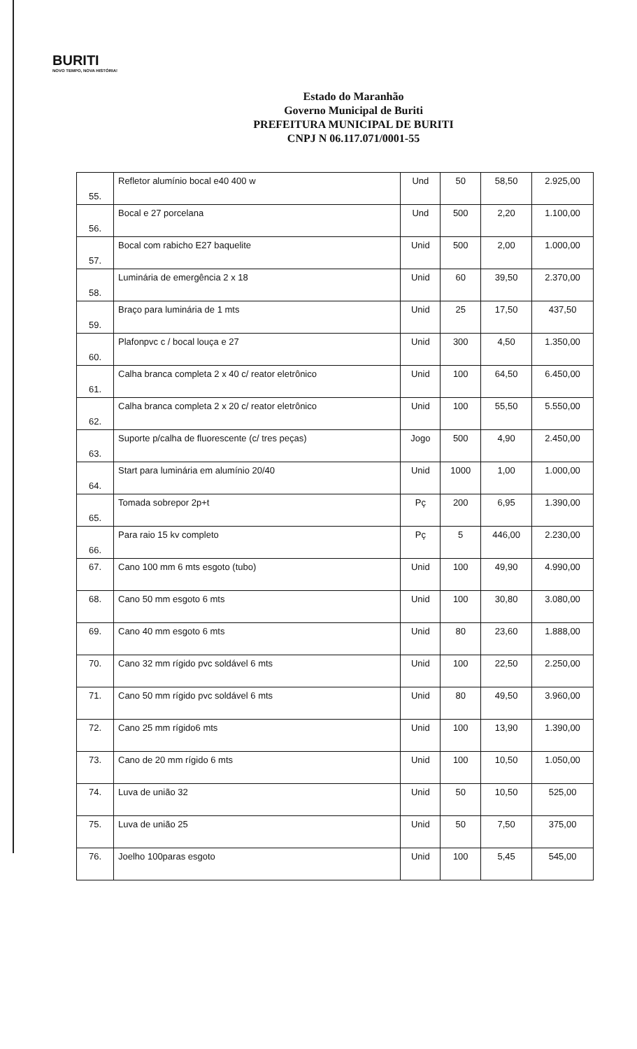BURITI
NOVO TEMPO, NOVA HISTÓRIA!
Estado do Maranhão
Governo Municipal de Buriti
PREFEITURA MUNICIPAL DE BURITI
CNPJ N 06.117.071/0001-55
| 55. | Refletor alumínio bocal e40 400 w | Und | 50 | 58,50 | 2.925,00 |
| 56. | Bocal e 27 porcelana | Und | 500 | 2,20 | 1.100,00 |
| 57. | Bocal com rabicho E27 baquelite | Unid | 500 | 2,00 | 1.000,00 |
| 58. | Luminária de emergência 2 x 18 | Unid | 60 | 39,50 | 2.370,00 |
| 59. | Braço para luminária de 1 mts | Unid | 25 | 17,50 | 437,50 |
| 60. | Plafonpvc c / bocal louça e 27 | Unid | 300 | 4,50 | 1.350,00 |
| 61. | Calha branca completa 2 x 40 c/ reator eletrônico | Unid | 100 | 64,50 | 6.450,00 |
| 62. | Calha branca completa 2 x 20 c/ reator eletrônico | Unid | 100 | 55,50 | 5.550,00 |
| 63. | Suporte p/calha de fluorescente (c/ tres peças) | Jogo | 500 | 4,90 | 2.450,00 |
| 64. | Start para luminária em alumínio 20/40 | Unid | 1000 | 1,00 | 1.000,00 |
| 65. | Tomada sobrepor 2p+t | Pç | 200 | 6,95 | 1.390,00 |
| 66. | Para raio 15 kv completo | Pç | 5 | 446,00 | 2.230,00 |
| 67. | Cano 100 mm 6 mts esgoto (tubo) | Unid | 100 | 49,90 | 4.990,00 |
| 68. | Cano 50 mm esgoto 6 mts | Unid | 100 | 30,80 | 3.080,00 |
| 69. | Cano 40 mm esgoto 6 mts | Unid | 80 | 23,60 | 1.888,00 |
| 70. | Cano 32 mm rígido pvc soldável 6 mts | Unid | 100 | 22,50 | 2.250,00 |
| 71. | Cano 50 mm rígido pvc soldável 6 mts | Unid | 80 | 49,50 | 3.960,00 |
| 72. | Cano 25 mm rígido6 mts | Unid | 100 | 13,90 | 1.390,00 |
| 73. | Cano de 20 mm rígido 6 mts | Unid | 100 | 10,50 | 1.050,00 |
| 74. | Luva de união 32 | Unid | 50 | 10,50 | 525,00 |
| 75. | Luva de união 25 | Unid | 50 | 7,50 | 375,00 |
| 76. | Joelho 100paras esgoto | Unid | 100 | 5,45 | 545,00 |